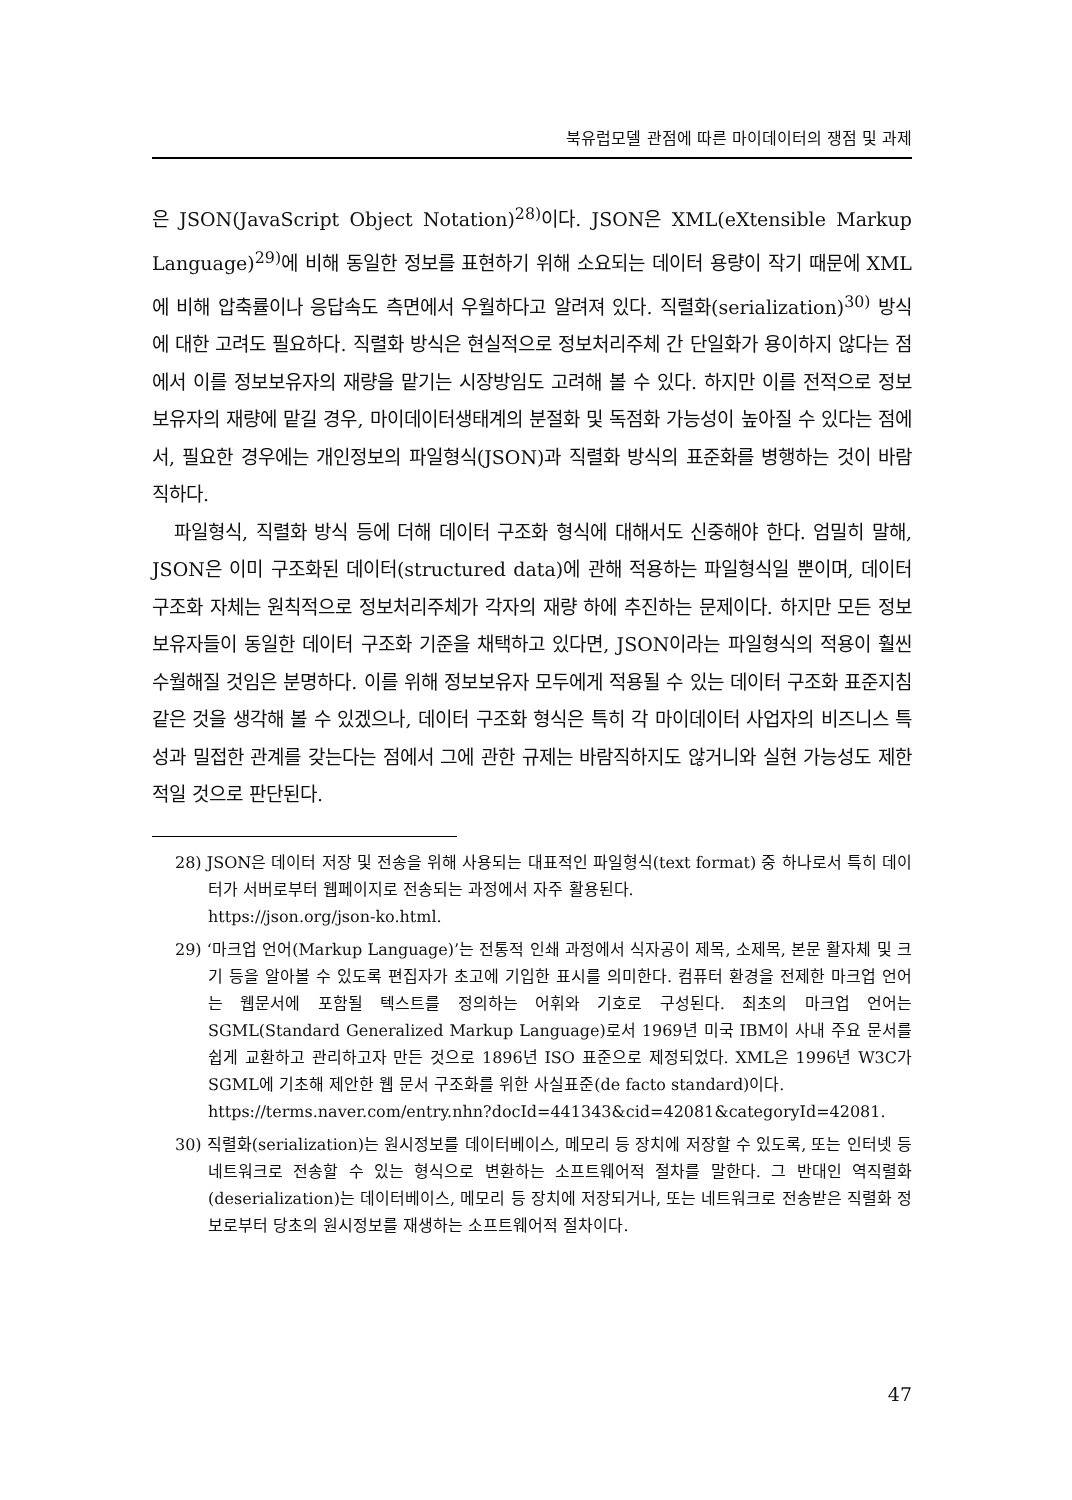북유럽모델 관점에 따른 마이데이터의 쟁점 및 과제
은 JSON(JavaScript Object Notation)<sup>28)</sup>이다. JSON은 XML(eXtensible Markup Language)<sup>29)</sup>에 비해 동일한 정보를 표현하기 위해 소요되는 데이터 용량이 작기 때문에 XML에 비해 압축률이나 응답속도 측면에서 우월하다고 알려져 있다. 직렬화(serialization)<sup>30)</sup> 방식에 대한 고려도 필요하다. 직렬화 방식은 현실적으로 정보처리주체 간 단일화가 용이하지 않다는 점에서 이를 정보보유자의 재량을 맡기는 시장방임도 고려해 볼 수 있다. 하지만 이를 전적으로 정보보유자의 재량에 맡길 경우, 마이데이터생태계의 분절화 및 독점화 가능성이 높아질 수 있다는 점에서, 필요한 경우에는 개인정보의 파일형식(JSON)과 직렬화 방식의 표준화를 병행하는 것이 바람직하다.
파일형식, 직렬화 방식 등에 더해 데이터 구조화 형식에 대해서도 신중해야 한다. 엄밀히 말해, JSON은 이미 구조화된 데이터(structured data)에 관해 적용하는 파일형식일 뿐이며, 데이터 구조화 자체는 원칙적으로 정보처리주체가 각자의 재량 하에 추진하는 문제이다. 하지만 모든 정보보유자들이 동일한 데이터 구조화 기준을 채택하고 있다면, JSON이라는 파일형식의 적용이 훨씬 수월해질 것임은 분명하다. 이를 위해 정보보유자 모두에게 적용될 수 있는 데이터 구조화 표준지침 같은 것을 생각해 볼 수 있겠으나, 데이터 구조화 형식은 특히 각 마이데이터 사업자의 비즈니스 특성과 밀접한 관계를 갖는다는 점에서 그에 관한 규제는 바람직하지도 않거니와 실현 가능성도 제한적일 것으로 판단된다.
28) JSON은 데이터 저장 및 전송을 위해 사용되는 대표적인 파일형식(text format) 중 하나로서 특히 데이터가 서버로부터 웹페이지로 전송되는 과정에서 자주 활용된다.
https://json.org/json-ko.html.
29) ‘마크업 언어(Markup Language)’는 전통적 인쇄 과정에서 식자공이 제목, 소제목, 본문 활자체 및 크기 등을 알아볼 수 있도록 편집자가 초고에 기입한 표시를 의미한다. 컴퓨터 환경을 전제한 마크업 언어는 웹문서에 포함될 텍스트를 정의하는 어휘와 기호로 구성된다. 최초의 마크업 언어는 SGML(Standard Generalized Markup Language)로서 1969년 미국 IBM이 사내 주요 문서를 쉽게 교환하고 관리하고자 만든 것으로 1896년 ISO 표준으로 제정되었다. XML은 1996년 W3C가 SGML에 기초해 제안한 웹 문서 구조화를 위한 사실표준(de facto standard)이다.
https://terms.naver.com/entry.nhn?docId=441343&cid=42081&categoryId=42081.
30) 직렬화(serialization)는 원시정보를 데이터베이스, 메모리 등 장치에 저장할 수 있도록, 또는 인터넷 등 네트워크로 전송할 수 있는 형식으로 변환하는 소프트웨어적 절차를 말한다. 그 반대인 역직렬화(deserialization)는 데이터베이스, 메모리 등 장치에 저장되거나, 또는 네트워크로 전송받은 직렬화 정보로부터 당초의 원시정보를 재생하는 소프트웨어적 절차이다.
47